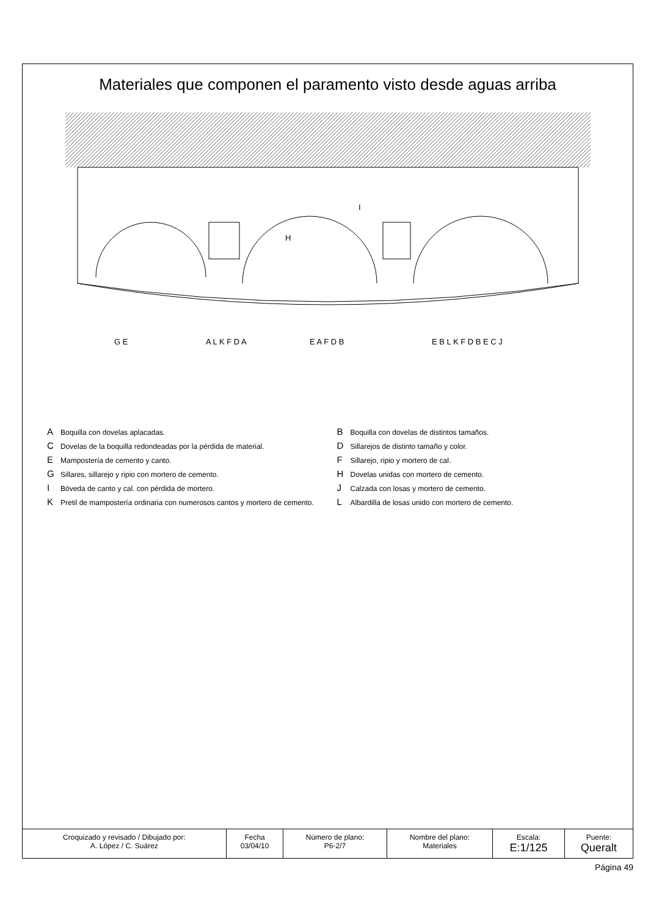Materiales que componen el paramento visto desde aguas arriba
G E
A L K F D A
E A F D B
E B L K F D B E C J
H
I
A Boquilla con dovelas aplacadas.
B Boquilla con dovelas de distintos tamaños.
C Dovelas de la boquilla redondeadas por la pérdida de material.
D Sillarejos de distinto tamaño y color.
E Mampostería de cemento y canto.
F Sillarejo, ripio y mortero de cal.
G Sillares, sillarejo y ripio con mortero de cemento.
H Dovelas unidas con mortero de cemento.
I Bóveda de canto y cal. con pérdida de mortero.
J Calzada con losas y mortero de cemento.
K Pretil de mampostería ordinaria con numerosos cantos y mortero de cemento.
L Albardilla de losas unido con mortero de cemento.
| Croquizado y revisado / Dibujado por: A. López / C. Suárez | Fecha 03/04/10 | Número de plano: P6-2/7 | Nombre del plano: Materiales | Escala: E:1/125 | Puente: Queralt |
Página 49